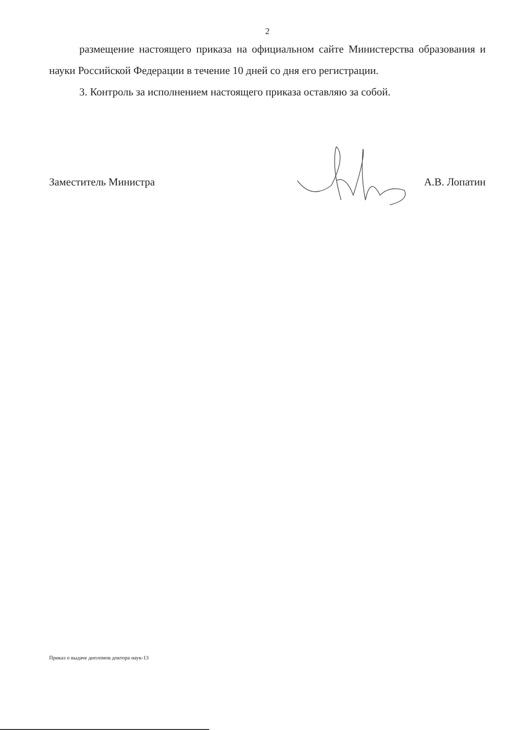2
размещение настоящего приказа на официальном сайте Министерства образования и науки Российской Федерации в течение 10 дней со дня его регистрации.
3. Контроль за исполнением настоящего приказа оставляю за собой.
Заместитель Министра А.В. Лопатин
Приказ о выдаче дипломов доктора наук-13